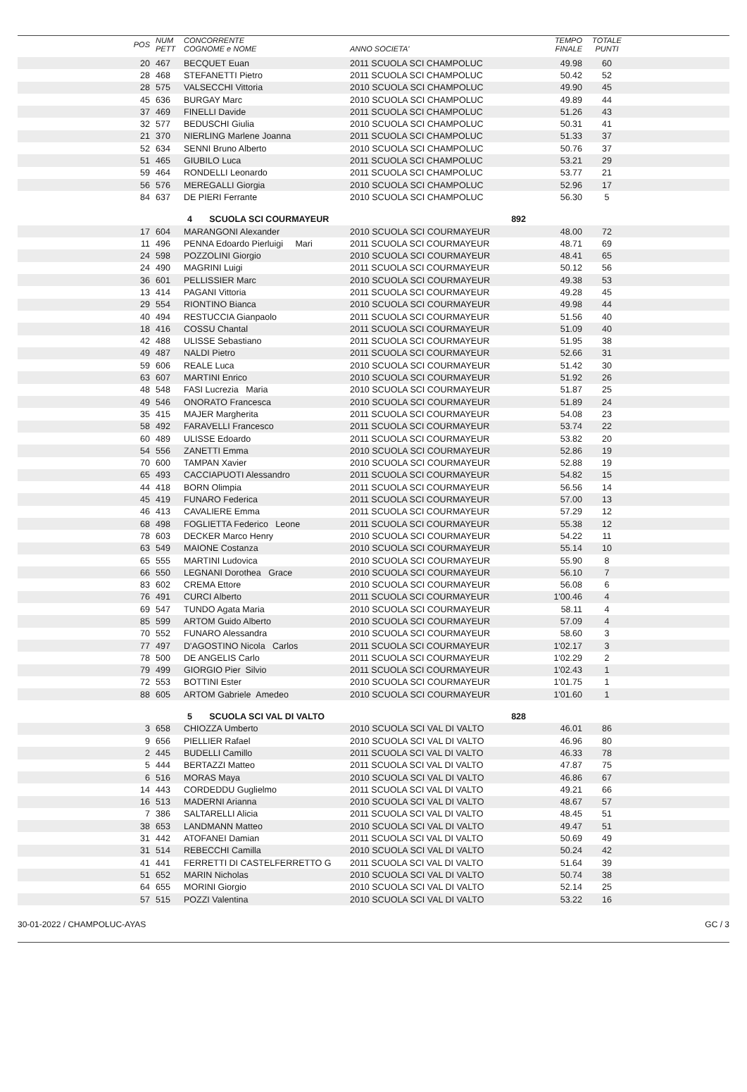| POS | NUM PETT | CONCORRENTE COGNOME e NOME | ANNO SOCIETA' | TEMPO FINALE | TOTALE PUNTI | |
| --- | --- | --- | --- | --- | --- | --- |
| 20 | 467 | BECQUET Euan | 2011 SCUOLA SCI CHAMPOLUC | 49.98 | 60 | |
| 28 | 468 | STEFANETTI Pietro | 2011 SCUOLA SCI CHAMPOLUC | 50.42 | 52 | |
| 28 | 575 | VALSECCHI Vittoria | 2010 SCUOLA SCI CHAMPOLUC | 49.90 | 45 | |
| 45 | 636 | BURGAY Marc | 2010 SCUOLA SCI CHAMPOLUC | 49.89 | 44 | |
| 37 | 469 | FINELLI Davide | 2011 SCUOLA SCI CHAMPOLUC | 51.26 | 43 | |
| 32 | 577 | BEDUSCHI Giulia | 2010 SCUOLA SCI CHAMPOLUC | 50.31 | 41 | |
| 21 | 370 | NIERLING Marlene Joanna | 2011 SCUOLA SCI CHAMPOLUC | 51.33 | 37 | |
| 52 | 634 | SENNI Bruno Alberto | 2010 SCUOLA SCI CHAMPOLUC | 50.76 | 37 | |
| 51 | 465 | GIUBILO Luca | 2011 SCUOLA SCI CHAMPOLUC | 53.21 | 29 | |
| 59 | 464 | RONDELLI Leonardo | 2011 SCUOLA SCI CHAMPOLUC | 53.77 | 21 | |
| 56 | 576 | MEREGALLI Giorgia | 2010 SCUOLA SCI CHAMPOLUC | 52.96 | 17 | |
| 84 | 637 | DE PIERI Ferrante | 2010 SCUOLA SCI CHAMPOLUC | 56.30 | 5 | |
| | 4 SCUOLA SCI COURMAYEUR | | 892 | | | |
| 17 | 604 | MARANGONI Alexander | 2010 SCUOLA SCI COURMAYEUR | 48.00 | 72 | |
| 11 | 496 | PENNA Edoardo Pierluigi Mari | 2011 SCUOLA SCI COURMAYEUR | 48.71 | 69 | |
| 24 | 598 | POZZOLINI Giorgio | 2010 SCUOLA SCI COURMAYEUR | 48.41 | 65 | |
| 24 | 490 | MAGRINI Luigi | 2011 SCUOLA SCI COURMAYEUR | 50.12 | 56 | |
| 36 | 601 | PELLISSIER Marc | 2010 SCUOLA SCI COURMAYEUR | 49.38 | 53 | |
| 13 | 414 | PAGANI Vittoria | 2011 SCUOLA SCI COURMAYEUR | 49.28 | 45 | |
| 29 | 554 | RIONTINO Bianca | 2010 SCUOLA SCI COURMAYEUR | 49.98 | 44 | |
| 40 | 494 | RESTUCCIA Gianpaolo | 2011 SCUOLA SCI COURMAYEUR | 51.56 | 40 | |
| 18 | 416 | COSSU Chantal | 2011 SCUOLA SCI COURMAYEUR | 51.09 | 40 | |
| 42 | 488 | ULISSE Sebastiano | 2011 SCUOLA SCI COURMAYEUR | 51.95 | 38 | |
| 49 | 487 | NALDI Pietro | 2011 SCUOLA SCI COURMAYEUR | 52.66 | 31 | |
| 59 | 606 | REALE Luca | 2010 SCUOLA SCI COURMAYEUR | 51.42 | 30 | |
| 63 | 607 | MARTINI Enrico | 2010 SCUOLA SCI COURMAYEUR | 51.92 | 26 | |
| 48 | 548 | FASI Lucrezia Maria | 2010 SCUOLA SCI COURMAYEUR | 51.87 | 25 | |
| 49 | 546 | ONORATO Francesca | 2010 SCUOLA SCI COURMAYEUR | 51.89 | 24 | |
| 35 | 415 | MAJER Margherita | 2011 SCUOLA SCI COURMAYEUR | 54.08 | 23 | |
| 58 | 492 | FARAVELLI Francesco | 2011 SCUOLA SCI COURMAYEUR | 53.74 | 22 | |
| 60 | 489 | ULISSE Edoardo | 2011 SCUOLA SCI COURMAYEUR | 53.82 | 20 | |
| 54 | 556 | ZANETTI Emma | 2010 SCUOLA SCI COURMAYEUR | 52.86 | 19 | |
| 70 | 600 | TAMPAN Xavier | 2010 SCUOLA SCI COURMAYEUR | 52.88 | 19 | |
| 65 | 493 | CACCIAPUOTI Alessandro | 2011 SCUOLA SCI COURMAYEUR | 54.82 | 15 | |
| 44 | 418 | BORN Olimpia | 2011 SCUOLA SCI COURMAYEUR | 56.56 | 14 | |
| 45 | 419 | FUNARO Federica | 2011 SCUOLA SCI COURMAYEUR | 57.00 | 13 | |
| 46 | 413 | CAVALIERE Emma | 2011 SCUOLA SCI COURMAYEUR | 57.29 | 12 | |
| 68 | 498 | FOGLIETTA Federico Leone | 2011 SCUOLA SCI COURMAYEUR | 55.38 | 12 | |
| 78 | 603 | DECKER Marco Henry | 2010 SCUOLA SCI COURMAYEUR | 54.22 | 11 | |
| 63 | 549 | MAIONE Costanza | 2010 SCUOLA SCI COURMAYEUR | 55.14 | 10 | |
| 65 | 555 | MARTINI Ludovica | 2010 SCUOLA SCI COURMAYEUR | 55.90 | 8 | |
| 66 | 550 | LEGNANI Dorothea Grace | 2010 SCUOLA SCI COURMAYEUR | 56.10 | 7 | |
| 83 | 602 | CREMA Ettore | 2010 SCUOLA SCI COURMAYEUR | 56.08 | 6 | |
| 76 | 491 | CURCI Alberto | 2011 SCUOLA SCI COURMAYEUR | 1'00.46 | 4 | |
| 69 | 547 | TUNDO Agata Maria | 2010 SCUOLA SCI COURMAYEUR | 58.11 | 4 | |
| 85 | 599 | ARTOM Guido Alberto | 2010 SCUOLA SCI COURMAYEUR | 57.09 | 4 | |
| 70 | 552 | FUNARO Alessandra | 2010 SCUOLA SCI COURMAYEUR | 58.60 | 3 | |
| 77 | 497 | D'AGOSTINO Nicola Carlos | 2011 SCUOLA SCI COURMAYEUR | 1'02.17 | 3 | |
| 78 | 500 | DE ANGELIS Carlo | 2011 SCUOLA SCI COURMAYEUR | 1'02.29 | 2 | |
| 79 | 499 | GIORGIO Pier Silvio | 2011 SCUOLA SCI COURMAYEUR | 1'02.43 | 1 | |
| 72 | 553 | BOTTINI Ester | 2010 SCUOLA SCI COURMAYEUR | 1'01.75 | 1 | |
| 88 | 605 | ARTOM Gabriele Amedeo | 2010 SCUOLA SCI COURMAYEUR | 1'01.60 | 1 | |
| | 5 SCUOLA SCI VAL DI VALTO | | 828 | | | |
| 3 | 658 | CHIOZZA Umberto | 2010 SCUOLA SCI VAL DI VALTO | 46.01 | 86 | |
| 9 | 656 | PIELLIER Rafael | 2010 SCUOLA SCI VAL DI VALTO | 46.96 | 80 | |
| 2 | 445 | BUDELLI Camillo | 2011 SCUOLA SCI VAL DI VALTO | 46.33 | 78 | |
| 5 | 444 | BERTAZZI Matteo | 2011 SCUOLA SCI VAL DI VALTO | 47.87 | 75 | |
| 6 | 516 | MORAS Maya | 2010 SCUOLA SCI VAL DI VALTO | 46.86 | 67 | |
| 14 | 443 | CORDEDDU Guglielmo | 2011 SCUOLA SCI VAL DI VALTO | 49.21 | 66 | |
| 16 | 513 | MADERNI Arianna | 2010 SCUOLA SCI VAL DI VALTO | 48.67 | 57 | |
| 7 | 386 | SALTARELLI Alicia | 2011 SCUOLA SCI VAL DI VALTO | 48.45 | 51 | |
| 38 | 653 | LANDMANN Matteo | 2010 SCUOLA SCI VAL DI VALTO | 49.47 | 51 | |
| 31 | 442 | ATOFANEI Damian | 2011 SCUOLA SCI VAL DI VALTO | 50.69 | 49 | |
| 31 | 514 | REBECCHI Camilla | 2010 SCUOLA SCI VAL DI VALTO | 50.24 | 42 | |
| 41 | 441 | FERRETTI DI CASTELFERRETTO G | 2011 SCUOLA SCI VAL DI VALTO | 51.64 | 39 | |
| 51 | 652 | MARIN Nicholas | 2010 SCUOLA SCI VAL DI VALTO | 50.74 | 38 | |
| 64 | 655 | MORINI Giorgio | 2010 SCUOLA SCI VAL DI VALTO | 52.14 | 25 | |
| 57 | 515 | POZZI Valentina | 2010 SCUOLA SCI VAL DI VALTO | 53.22 | 16 | |
30-01-2022 / CHAMPOLUC-AYAS GC / 3